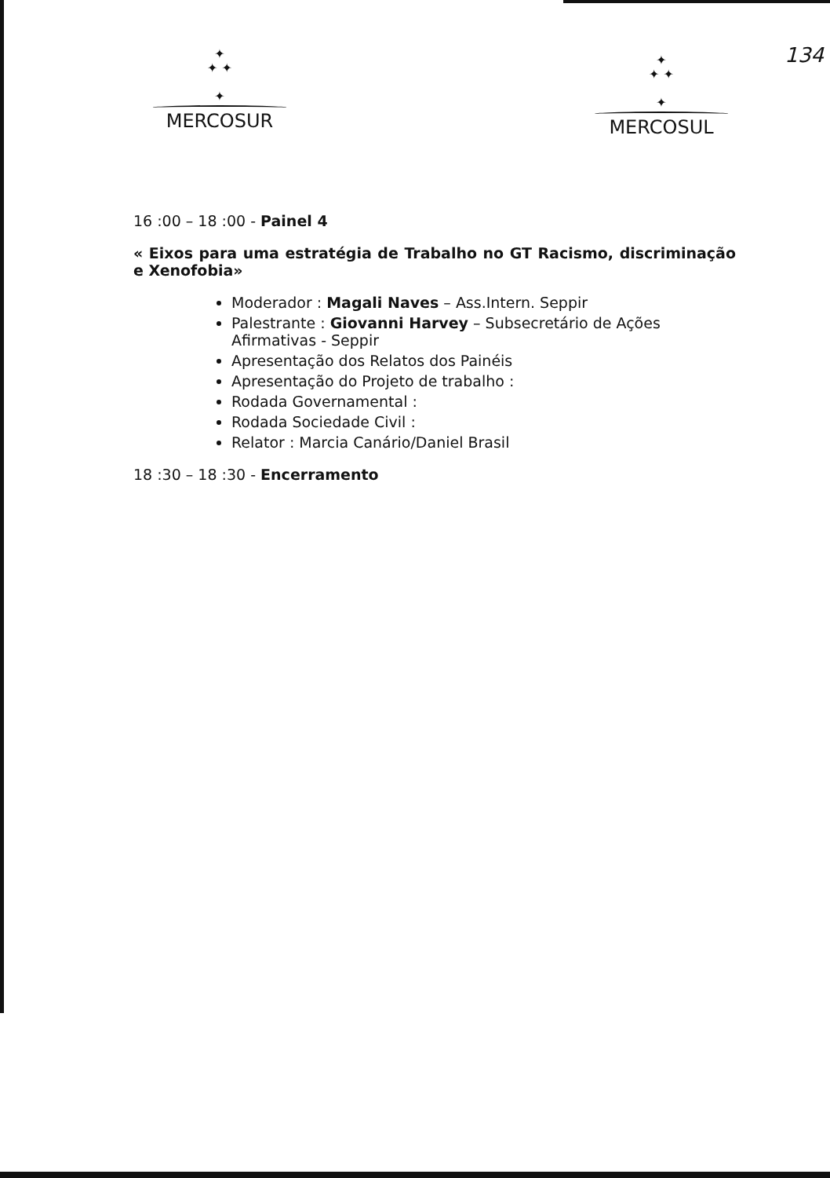134
✦
✦ ✦
✦
MERCOSUR
✦
✦ ✦
✦
MERCOSUL
16 :00 – 18 :00 - Painel 4
« Eixos para uma estratégia de Trabalho no GT Racismo, discriminação e Xenofobia»
Moderador : Magali Naves – Ass.Intern. Seppir
Palestrante : Giovanni Harvey – Subsecretário de Ações Afirmativas - Seppir
Apresentação dos Relatos dos Painéis
Apresentação do Projeto de trabalho :
Rodada Governamental :
Rodada Sociedade Civil :
Relator : Marcia Canário/Daniel Brasil
18 :30 – 18 :30 - Encerramento